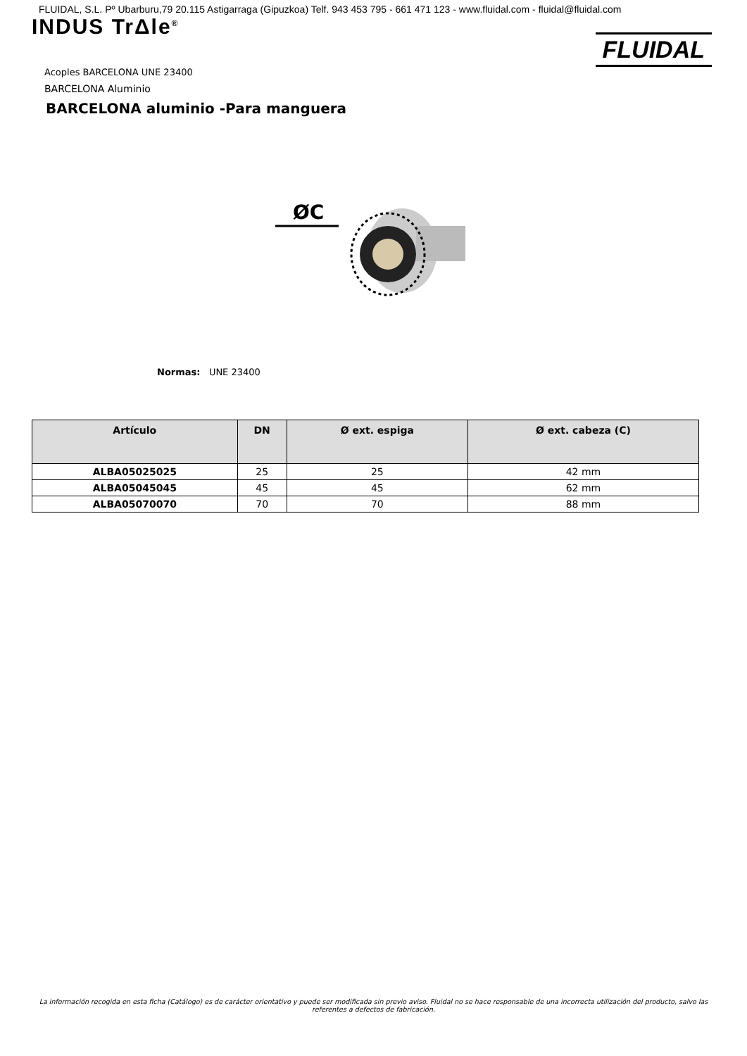FLUIDAL, S.L. Pº Ubarburu,79 20.115 Astigarraga (Gipuzkoa) Telf. 943 453 795 - 661 471 123 - www.fluidal.com - fluidal@fluidal.com
INDUS TrΔle<sup>®</sup>
FLUIDAL
Acoples BARCELONA UNE 23400
BARCELONA Aluminio
BARCELONA aluminio -Para manguera
ØC
Normas: UNE 23400
| Artículo | DN | Ø ext. espiga | Ø ext. cabeza (C) |
| --- | --- | --- | --- |
| ALBA05025025 | 25 | 25 | 42 mm |
| ALBA05045045 | 45 | 45 | 62 mm |
| ALBA05070070 | 70 | 70 | 88 mm |
La información recogida en esta ficha (Catálogo) es de carácter orientativo y puede ser modificada sin previo aviso. Fluidal no se hace responsable de una incorrecta utilización del producto, salvo las referentes a defectos de fabricación.